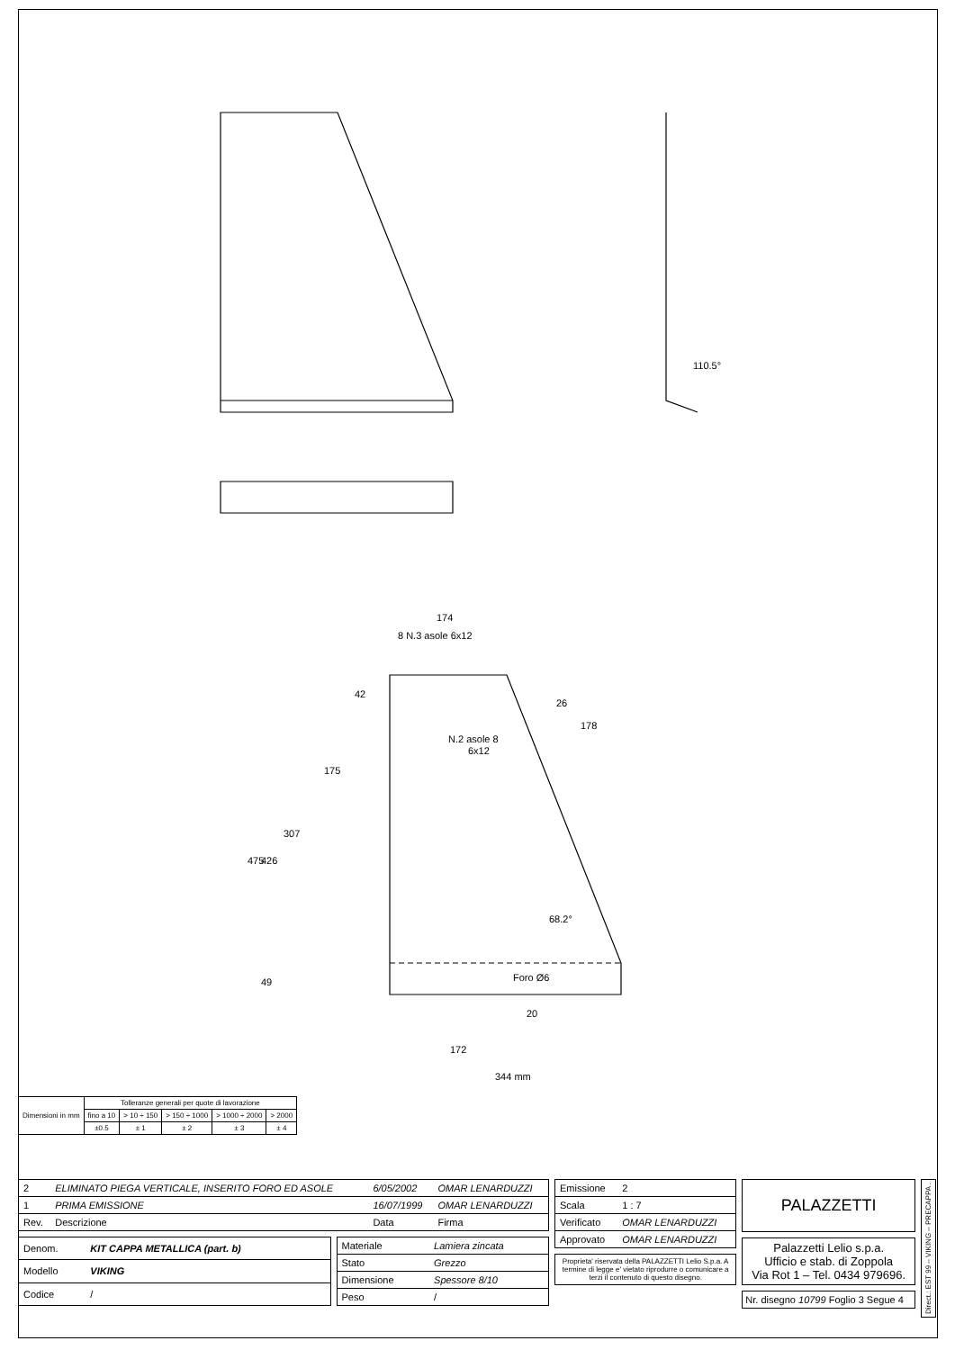174
8 N.3 asole 6x12
42
175
307
475
426
49
26
178
N.2 asole 8
6x12
68.2°
Foro Ø6
20
172
344 mm
110.5°
| Dimensioni in mm | Tolleranze generali per quote di lavorazione | | | | |
| | fino a 10 | > 10 ÷ 150 | > 150 ÷ 1000 | > 1000 ÷ 2000 | > 2000 |
| | ±0.5 | ± 1 | ± 2 | ± 3 | ± 4 |
| 2 | ELIMINATO PIEGA VERTICALE, INSERITO FORO ED ASOLE | 6/05/2002 | OMAR LENARDUZZI |
| 1 | PRIMA EMISSIONE | 16/07/1999 | OMAR LENARDUZZI |
| Rev. | Descrizione | Data | Firma |
| Denom. | KIT CAPPA METALLICA (part. b) |
| Modello | VIKING |
| Codice | / |
| Materiale | Lamiera zincata |
| Stato | Grezzo |
| Dimensione | Spessore 8/10 |
| Peso | / |
| Emissione | 2 |
| Scala | 1 : 7 |
| Verificato | OMAR LENARDUZZI |
| Approvato | OMAR LENARDUZZI |
Proprieta' riservata della PALAZZETTI Lelio S.p.a. A termine di legge e' vietato riprodurre o comunicare a terzi il contenuto di questo disegno.
PALAZZETTI
Palazzetti Lelio s.p.a.
Ufficio e stab. di Zoppola
Via Rot 1 – Tel. 0434 979696.
Nr. disegno 10799 Foglio 3 Segue 4
Direct.: EST 99 – VIKING – PRECAPPA .